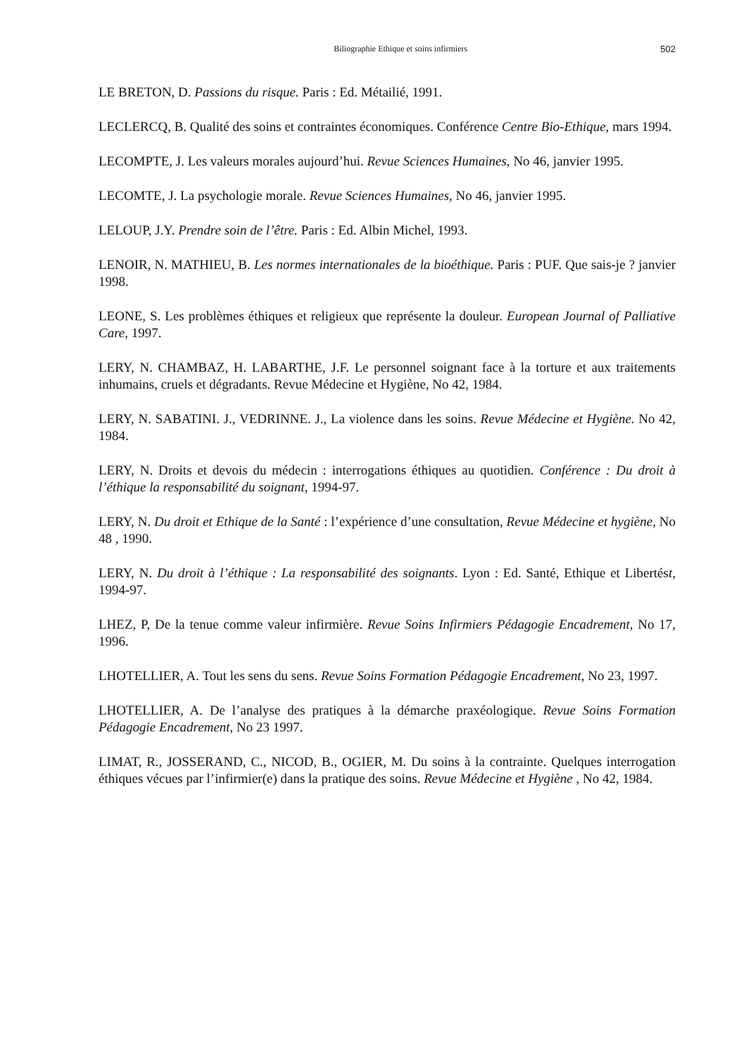Biliographie Ethique et soins infirmiers 502
LE BRETON, D. Passions du risque. Paris : Ed. Métailié, 1991.
LECLERCQ, B. Qualité des soins et contraintes économiques. Conférence Centre Bio-Ethique, mars 1994.
LECOMPTE, J. Les valeurs morales aujourd’hui. Revue Sciences Humaines, No 46, janvier 1995.
LECOMTE, J. La psychologie morale. Revue Sciences Humaines, No 46, janvier 1995.
LELOUP, J.Y. Prendre soin de l’être. Paris : Ed. Albin Michel, 1993.
LENOIR, N. MATHIEU, B. Les normes internationales de la bioéthique. Paris : PUF. Que sais-je ? janvier 1998.
LEONE, S. Les problèmes éthiques et religieux que représente la douleur. European Journal of Palliative Care, 1997.
LERY, N. CHAMBAZ, H. LABARTHE, J.F. Le personnel soignant face à la torture et aux traitements inhumains, cruels et dégradants. Revue Médecine et Hygiène, No 42, 1984.
LERY, N. SABATINI. J., VEDRINNE. J., La violence dans les soins. Revue Médecine et Hygiène. No 42, 1984.
LERY, N. Droits et devois du médecin : interrogations éthiques au quotidien. Conférence : Du droit à l’éthique la responsabilité du soignant, 1994-97.
LERY, N. Du droit et Ethique de la Santé : l’expérience d’une consultation, Revue Médecine et hygiène, No 48 , 1990.
LERY, N. Du droit à l’éthique : La responsabilité des soignants. Lyon : Ed. Santé, Ethique et Libertést, 1994-97.
LHEZ, P, De la tenue comme valeur infirmière. Revue Soins Infirmiers Pédagogie Encadrement, No 17, 1996.
LHOTELLIER, A. Tout les sens du sens. Revue Soins Formation Pédagogie Encadrement, No 23, 1997.
LHOTELLIER, A. De l’analyse des pratiques à la démarche praxéologique. Revue Soins Formation Pédagogie Encadrement, No 23 1997.
LIMAT, R., JOSSERAND, C., NICOD, B., OGIER, M. Du soins à la contrainte. Quelques interrogation éthiques vécues par l’infirmier(e) dans la pratique des soins. Revue Médecine et Hygiène , No 42, 1984.